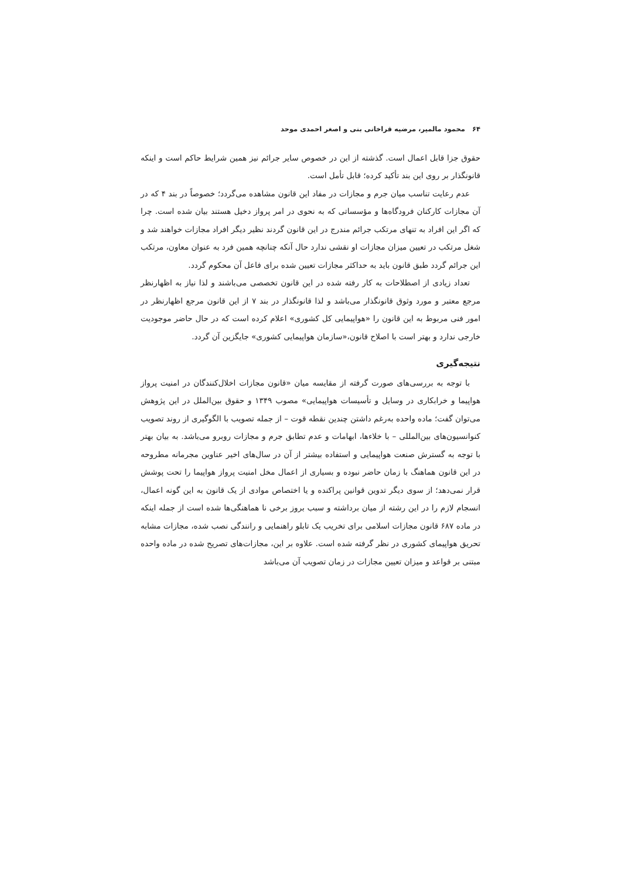۶۴ محمود مالمیر، مرضیه قراخانی بنی و اصغر احمدی موحد
حقوق جزا قابل اعمال است. گذشته از این در خصوص سایر جرائم نیز همین شرایط حاکم است و اینکه قانونگذار بر روی این بند تأکید کرده؛ قابل تأمل است.
عدم رعایت تناسب میان جرم و مجازات در مفاد این قانون مشاهده می‌گردد؛ خصوصاً در بند ۴ که در آن مجازات کارکنان فرودگاه‌ها و مؤسساتی که به نحوی در امر پرواز دخیل هستند بیان شده است. چرا که اگر این افراد به تنهای مرتکب جرائم مندرج در این قانون گردند نظیر دیگر افراد مجازات خواهند شد و شغل مرتکب در تعیین میزان مجازات او نقشی ندارد حال آنکه چنانچه همین فرد به عنوان معاون، مرتکب این جرائم گردد طبق قانون باید به حداکثر مجازات تعیین شده برای فاعل آن محکوم گردد.
تعداد زیادی از اصطلاحات به کار رفته شده در این قانون تخصصی می‌باشند و لذا نیاز به اظهارنظر مرجع معتبر و مورد وثوق قانونگذار می‌باشد و لذا قانونگذار در بند ۷ از این قانون مرجع اظهارنظر در امور فنی مربوط به این قانون را «هواپیمایی کل کشوری» اعلام کرده است که در حال حاضر موجودیت خارجی ندارد و بهتر است با اصلاح قانون،«سازمان هواپیمایی کشوری» جایگزین آن گردد.
نتیجه‌گیری
با توجه به بررسی‌های صورت گرفته از مقایسه میان «قانون مجازات اخلال‌کنندگان در امنیت پرواز هواپیما و خرابکاری در وسایل و تأسیسات هواپیمایی» مصوب ۱۳۴۹ و حقوق بین‌الملل در این پژوهش می‌توان گفت؛ ماده واحده به‌رغم داشتن چندین نقطه قوت – از جمله تصویب با الگوگیری از روند تصویب کنوانسیون‌های بین‌المللی – با خلاءها، ابهامات و عدم تطابق جرم و مجازات روبرو می‌باشد. به بیان بهتر با توجه به گسترش صنعت هواپیمایی و استفاده بیشتر از آن در سال‌های اخیر عناوین مجرمانه مطروحه در این قانون هماهنگ با زمان حاضر نبوده و بسیاری از اعمال مخل امنیت پرواز هواپیما را تحت پوشش قرار نمی‌دهد؛ از سوی دیگر تدوین قوانین پراکنده و یا اختصاص موادی از یک قانون به این گونه اعمال، انسجام لازم را در این رشته از میان برداشته و سبب بروز برخی نا هماهنگی‌ها شده است از جمله اینکه در ماده ۶۸۷ قانون مجازات اسلامی برای تخریب یک تابلو راهنمایی و رانندگی نصب شده، مجازات مشابه تحریق هواپیمای کشوری در نظر گرفته شده است. علاوه بر این، مجازات‌های تصریح شده در ماده واحده مبتنی بر قواعد و میزان تعیین مجازات در زمان تصویب آن می‌باشد